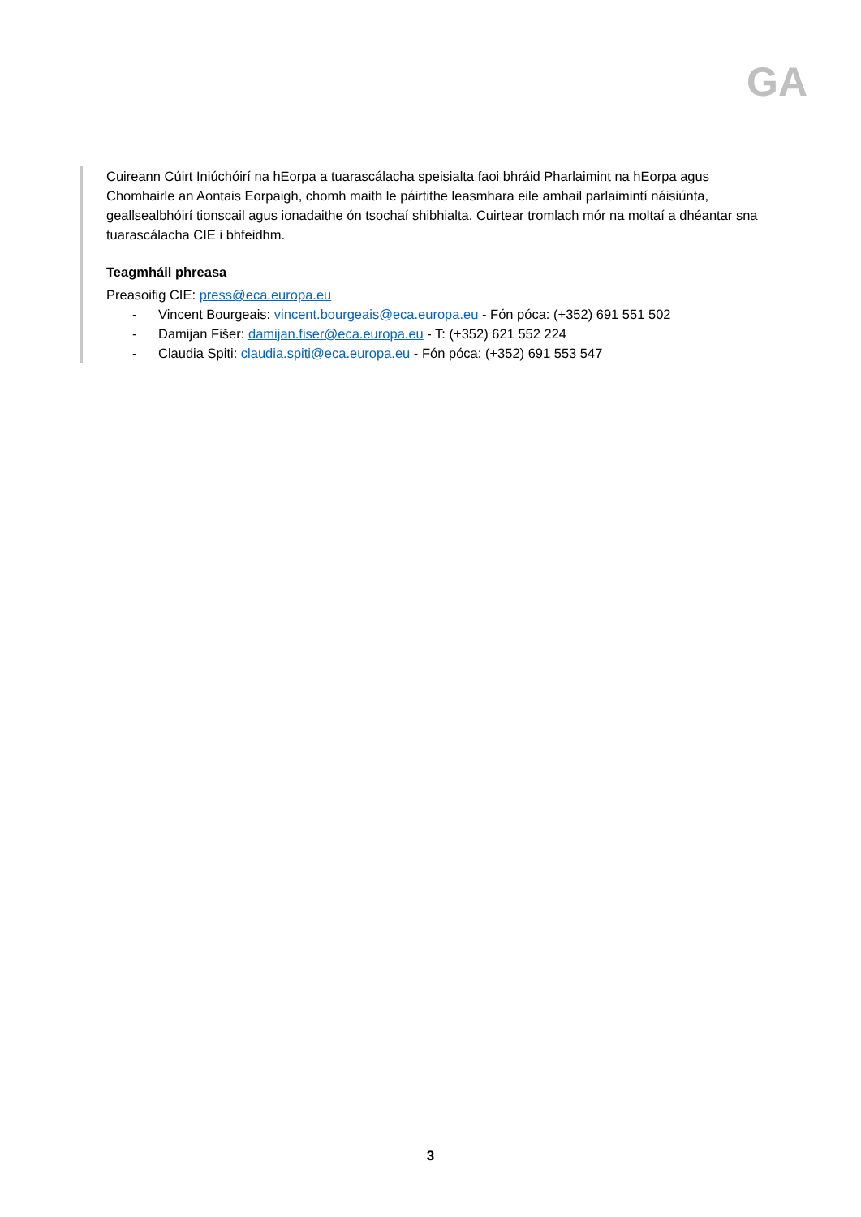GA
Cuireann Cúirt Iniúchóirí na hEorpa a tuarascálacha speisialta faoi bhráid Pharlaimint na hEorpa agus Chomhairle an Aontais Eorpaigh, chomh maith le páirtithe leasmhara eile amhail parlaimintí náisiúnta, geallsealbhóirí tionscail agus ionadaithe ón tsochaí shibhialta. Cuirtear tromlach mór na moltaí a dhéantar sna tuarascálacha CIE i bhfeidhm.
Teagmháil phreasa
Preasoifig CIE: press@eca.europa.eu
- Vincent Bourgeais: vincent.bourgeais@eca.europa.eu - Fón póca: (+352) 691 551 502
- Damijan Fišer: damijan.fiser@eca.europa.eu - T: (+352) 621 552 224
- Claudia Spiti: claudia.spiti@eca.europa.eu - Fón póca: (+352) 691 553 547
3